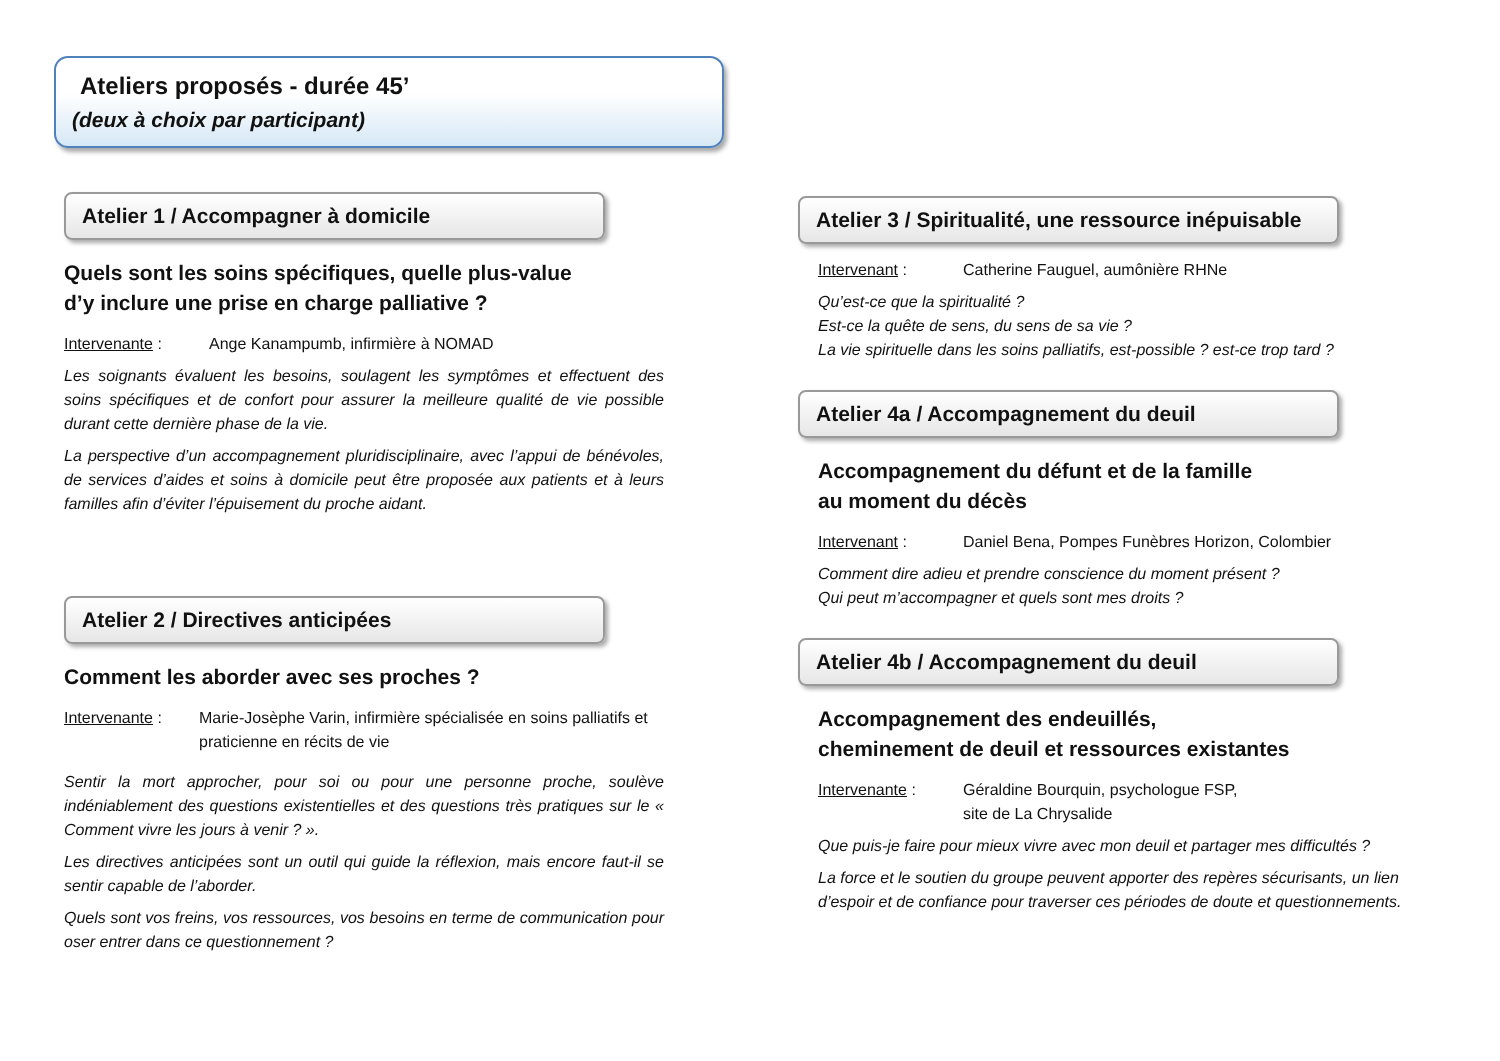Ateliers proposés - durée 45’
(deux à choix par participant)
Atelier 1 / Accompagner à domicile
Quels sont les soins spécifiques, quelle plus-value
d’y inclure une prise en charge palliative ?
Intervenante : Ange Kanampumb, infirmière à NOMAD
Les soignants évaluent les besoins, soulagent les symptômes et effectuent des soins spécifiques et de confort pour assurer la meilleure qualité de vie possible durant cette dernière phase de la vie.
La perspective d’un accompagnement pluridisciplinaire, avec l’appui de bénévoles, de services d’aides et soins à domicile peut être proposée aux patients et à leurs familles afin d’éviter l’épuisement du proche aidant.
Atelier 2 / Directives anticipées
Comment les aborder avec ses proches ?
Intervenante : Marie-Josèphe Varin, infirmière spécialisée en soins palliatifs et praticienne en récits de vie
Sentir la mort approcher, pour soi ou pour une personne proche, soulève indéniablement des questions existentielles et des questions très pratiques sur le « Comment vivre les jours à venir ? ».
Les directives anticipées sont un outil qui guide la réflexion, mais encore faut-il se sentir capable de l’aborder.
Quels sont vos freins, vos ressources, vos besoins en terme de communication pour oser entrer dans ce questionnement ?
Atelier 3 / Spiritualité, une ressource inépuisable
Intervenant : Catherine Fauguel, aumônière RHNe
Qu’est-ce que la spiritualité ?
Est-ce la quête de sens, du sens de sa vie ?
La vie spirituelle dans les soins palliatifs, est-possible ? est-ce trop tard ?
Atelier 4a / Accompagnement du deuil
Accompagnement du défunt et de la famille
au moment du décès
Intervenant : Daniel Bena, Pompes Funèbres Horizon, Colombier
Comment dire adieu et prendre conscience du moment présent ?
Qui peut m’accompagner et quels sont mes droits ?
Atelier 4b / Accompagnement du deuil
Accompagnement des endeuillés,
cheminement de deuil et ressources existantes
Intervenante : Géraldine Bourquin, psychologue FSP,
site de La Chrysalide
Que puis-je faire pour mieux vivre avec mon deuil et partager mes difficultés ?
La force et le soutien du groupe peuvent apporter des repères sécurisants, un lien d’espoir et de confiance pour traverser ces périodes de doute et questionnements.